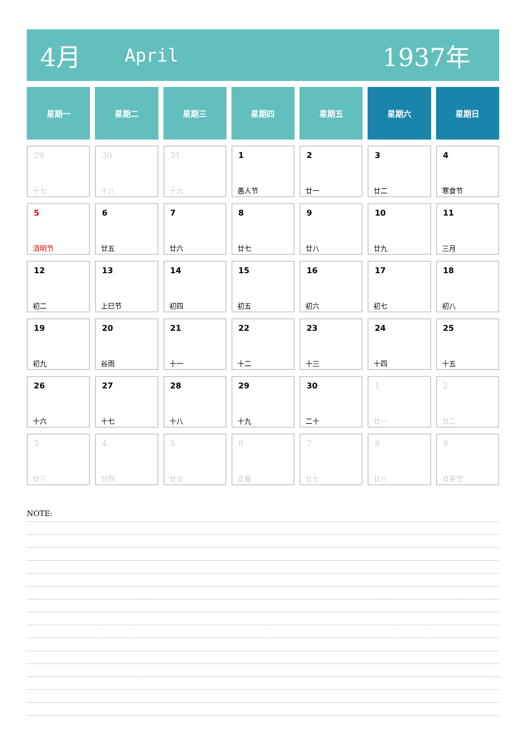4月 April 1937年
| 星期一 | 星期二 | 星期三 | 星期四 | 星期五 | 星期六 | 星期日 |
| --- | --- | --- | --- | --- | --- | --- |
| 29 十七 | 30 十八 | 31 十九 | 1 愚人节 | 2 廿一 | 3 廿二 | 4 寒食节 |
| 5 清明节 | 6 廿五 | 7 廿六 | 8 廿七 | 9 廿八 | 10 廿九 | 11 三月 |
| 12 初二 | 13 上巳节 | 14 初四 | 15 初五 | 16 初六 | 17 初七 | 18 初八 |
| 19 初九 | 20 谷雨 | 21 十一 | 22 十二 | 23 十三 | 24 十四 | 25 十五 |
| 26 十六 | 27 十七 | 28 十八 | 29 十九 | 30 二十 | 1 廿一 | 2 廿二 |
| 3 廿三 | 4 廿四 | 5 廿五 | 6 立夏 | 7 廿七 | 8 廿八 | 9 母亲节 |
NOTE: